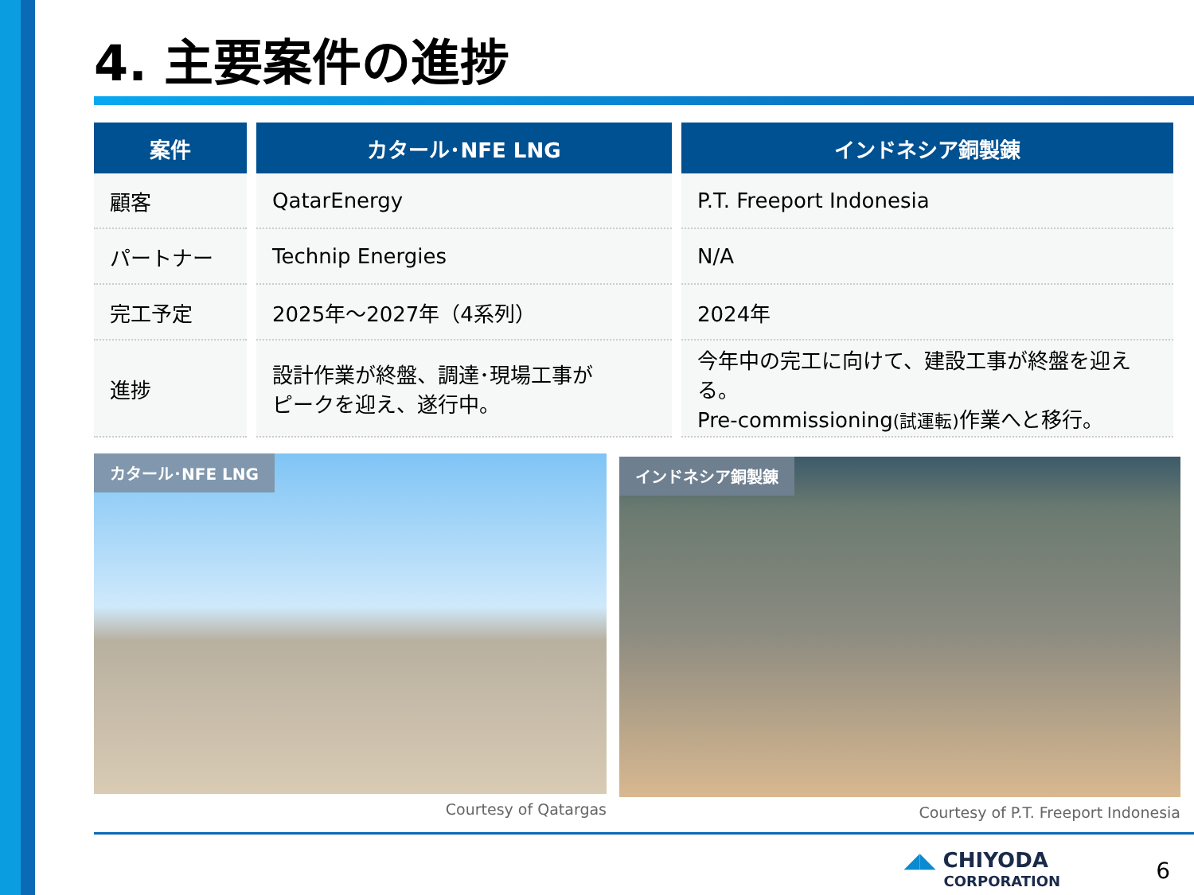4. 主要案件の進捗
| 案件 | カタール･NFE LNG | インドネシア銅製錬 |
| --- | --- | --- |
| 顧客 | QatarEnergy | P.T. Freeport Indonesia |
| パートナー | Technip Energies | N/A |
| 完工予定 | 2025年～2027年（4系列） | 2024年 |
| 進捗 | 設計作業が終盤、調達･現場工事が ピークを迎え、遂行中。 | 今年中の完工に向けて、建設工事が終盤を迎える。 Pre-commissioning (試運転) 作業へと移行。 |
カタール･NFE LNG
Courtesy of Qatargas
インドネシア銅製錬
Courtesy of P.T. Freeport Indonesia
◢◣ CHIYODA
CORPORATION
6